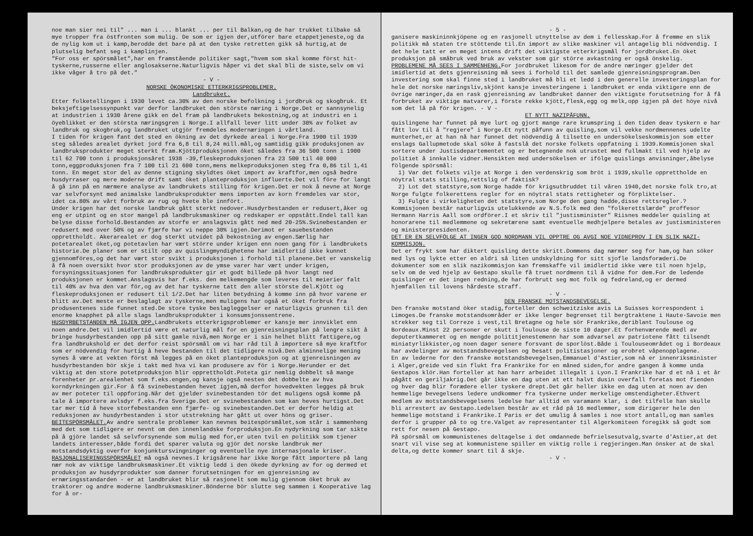noe man sier nei til" ... man i ... blankt ... per til Balkan,og de har trukket tilbake så mye tropper fra östfronten som mulig. De som er igjen der,utförer bare etappetjeneste,og da de nylig kom ut i kamp,berodde det bare på at den tyske retretten gikk så hurtig,at de plutselig befant seg i kamplinjen.
"For oss er spörsmålet",har en framstående politiker sagt,"hvem som skal komme först hit-tyskerne,russerne eller anglosakserne.Naturligvis håper vi det skal bli de siste,selv om vi ikke våger å tro på det."
- V -
NORSKE ÖKONOMISKE ETTERKRIGSPROBLEMER.
Landbruket.
Etter folketellingen i 1930 levet ca.30% av den norske befolkning i jordbruk og skogbruk. Et beksjeftigelsessynpunkt var derfor landbruket den störste næring i Norge.Det er sannsynelig at industrien i 1930 årene gikk en del fram på landbrukets bekostning,og at industri en i öyeblikket er den största næringsgren i Norge.I allfall lever litt under 30% av folket av landbruk og skogbruk,og landbruket utgjör fremdeles modernæringen i vårtland.
I tiden för krigen fant det sted en ökning av det dyrkede areal i Norge.Fra 1900 til 1939 steg således arealet dyrket jord fra 6,8 til 8,24 mill.mål,og samtidig gikk produksjonen av landbruksprodukter meget sterkt fram.Kjöttproduksjonen öket således fra 36 500 tonn i 1900 til 62 700 tonn i produksjonsåret 1938 -39,fleskeproduksjonen fra 23 500 til 40 000 tonn,eggproduksjonen fra 7 100 til 21 600 tonn,mens melkeproduksjonen steg fra 0,86 til 1,41 tonn. En meget stor del av denne stigning skyldtes öket import av kraftfor,men også bedre husdyrraser og mere moderne drift samt öket planteproduksjon influerte.Det vil före for langt å gå inn på en nærmere analyse av landbrukets stilling för krigen.Det er nok å nevne at Norge var selvforsynt med animalske landbruksprodukter mens importen av korn fremdeles var stor, idet ca.80% av vårt forbruk av rug og hvete ble innfört.
Under krigen har det norske landbruk gått sterkt nedover.Husdyrbestanden er redusert,åker og eng er utpint og en stor mangel på landbruksmaskiner og redskaper er oppstått.Endel tall kan belyse disse forhold.Bestanden av storfe er anslagsvis gått ned med 20-25%.Svinebestanden er redusert med over 50% og av fjærfe har vi neppe 30% igjen.Derimot er sauebestanden opprettholdt. Akerarealet er dog sterkt utvidet på bekostning av engen.Særlig har potetarealet öket,og potetavlen har vært större under krigen enn noen gang för i landbrukets historie.De planer som er stilt opp av quislingmyndighetene har imidlertid ikke kunnet gjennomföres,og det har vært stor svikt i produksjonen i forhold til planene.Det er vanskelig å få noen oversikt hvor stor produksjonen av de ymse varer har vært under krigen, forsyningssituasjonen for landbruksprodukter gir et godt billede på hvor langt ned produksjonen er kommet.Anslagsvis har f.eks. den melkemengde som leveres til meierier falt til 40% av hva den var för,og av det har tyskerne tatt den aller störste del.Kjött og fleskeproduksjonen er redusert til 1/2.Det har liten betydning å komme inn på hvor varene er blitt av.Det meste er beslaglagt av tyskerne,men muligens har også et öket forbruk fra produsentenes side funnet sted.De store tyske beslagleggelser er naturligvis grunnen til den enorme knapphet på alle slags landbruksprodukter i konsumsjonssentrene.
HUSDYRBETSTANDEN MÅ IGJEN OPP. Landbrukets etterkrigsproblemer er kansje mer innviklet enn noen andre.Det vil imidlertid være et naturlig mål for en gjenreisningsplan på lengre sikt å bringe husdyrbestanden opp på sitt gamle nivå,men Norge er i sin helhet blitt fattigere,og fra landbrukshold er det derfor reist spörsmål om vi har råd til å importere så mye kraftfor som er nödvendig for hurtig å heve bestanden til det tidligere nivå.Den alminnelige mening synes å være at vekten först må legges på en öket planteproduksjon og at gjenreisningen av husdyrbestanden bör skje i takt med hva vi kan produsere av för i Norge.Herunder er det viktig at den store potetproduksjon blir opprettholdt.Poteta gir nemlig dobbelt så mange forenheter pr.arealenhet som f.eks.engen,og kansje også nesten det dobbelte av hva korndyrkningen gir.For å få svinebestanden hevet igjen,må derfor hovedvekten legges på bruk av mer poteter til oppforing.Når det gjelder svinebestanden tör det muligens også komme på tale å importere avlsdyr f.eks.fra Sverige.Det er svinebestanden som kan heves hurtigst.Det tar mer tid å heve storfebestanden enn fjærfe- og svinebestanden.Det er derfor heldig at reduksjonen av husdyrbestanden i stor utstrekning har gått ut over höns og griser.
BEITESPÖRSMÅLET. Av andre sentrale problemer kan nevnes beitespörsmålet,som står i sammenheng med det som tidligere er nevnt om den innenlandske forproduksjon.En nydyrkning som tar sikte på å gjöre landet så selvforsynende som mulig med for,er uten tvil en politikk som tjener landets interesser,både fordi det sparer valuta og gjör det norske landbruk mer motstandsdyktig overfor konjunktursvingninger og eventuelle nye internasjonale kriser.
RASJONALISERINGSSPÖRSMÅLET må også nevnes.I krigsårene har ikke Norge fått importere på lang nær nok av viktige landbruksmaskiner.Et viktig ledd i den ökede dyrkning av for og dermed et produksjon av husdyrprodukter som danner forutsetningen for en gjenreisning av ernæringsstandarden - er at landbruket blir så rasjonelt som mulig gjennom öket bruk av traktorer og andre moderne landbruksmaskiner.Bönderne bör slutte seg sammen i Kooperative lag for å or-
- 5 -
ganisere maskininnkjöpene og en rasjonell utnyttelse av dem i fellesskap.For å fremme en slik politikk må staten tre stöttende til.En import av slike maskiner vil antagelig bli nödvendig. I det hele tatt er en meget intens drift det viktigste etterkrigsmål for jordbruket.En öket produksjon på småbruk ved bruk av vekster som gir större avkastning er også önskelig.
PROBLEMENE MÅ SEES I SAMMENHENG. For jordbruket likesom for de andre næringer gjelder det imidlertid at dets gjenreisning må sees i forhold til det samlede gjenreisningsprogram.Den investering som skal finne sted i landbruket må bli et ledd i den generelle investeringsplan for hele det norske næringsliv,skjönt kansje investeringene i landbruket er enda viktigere enn de övrige næringer,da en rask gjenreisning av landbruket danner den viktigste forutsetning for å få forbruket av viktige matvarer,i förste rekke kjött,flesk,egg og melk,opp igjen på det höye nivå som det lå på för krigen. - V -
ET NYTT NAZIPÅFUNN.
quislingene har funnet på mye lurt og gjort mange rare krumspring i den tiden deav tyskern e har fått lov til å "regjere" i Norge.Et nytt påfunn av quisling,som vil vekke nordmennenes udelte munterhet,er at han nå har funnet det nödvendig å tilsette en undersökelseskommisjon som etter enslags Gallupmetode skal söke å fastslå det norske folkets oppfatning i 1939.Kommisjonen skal sortere under Justisdepartementet og er betegnende nok utrustet med fullmakt til ved hjelp av politiet å innkalle vidner.Hensikten med undersökelsen er ifölge quislings anvisninger,åbelyse fölgende spörsmål:
1) Var det folkets vilje at Norge i den verdenskrig som bröt i 1939,skulle opprettholde en nöytral stats stilling,rettslig of faktisk?
2) Lot det statstyre,som Norge hadde för krigsutbruddet til våren 1940,det norske folk tro,at Norge fulgte folkerettens regler for en nöytral stats rettigheter og förpliktelser.
3) Fulgte i virkeligheten det statstyre,som Norge den gang hadde,disse rettsregler.?
Kommisjonen består naturligvis utelukkende av N.S.folk med den "folkerettslærde" proffesor Hermann Harris Aall som ordförer.I et skriv til "justisminister" Riisnes meddeler quisling at honorarene til medlemmene og sekretærene samt eventuelle medhjelpere betales av justisministeren og ministerpresidenten.
DET ER EN SELVFÖLGE AT INGEN GOD NORDMANN VIL OPPTRE OG AVGI NOE VIDNEPROV I EN SLIK NAZI-KOMMISJON.
Det er frykt som har diktert quisling dette skritt.Dommens dag nærmer seg for ham,og han söker med lys og lykte etter en aldri så liten undskyldning for sitt sjofle landsforæderi.De dokumenter som en slik nazikommisjon kan fremskaffe vil imidlertid ikke være til noen hjelp, selv om de ved hjelp av Gestapo skulle få truet nordmenn til å vidne for dem.For de ledende quislinger er det ingen redning,de har forbrutt seg mot folk og fedreland,og er dermed hjemfallen til lovens hårdeste straff.
- V -
DEN FRANSKE MOTSTANDSBEVEGELSE.
Den franske motstand öker stadig,forteller den schweitziske avis La Suisses korrespondent i Limoges.De franske motstandsområder er ikke lenger begrenset til bergtraktene i Haute-Savoie men strekker seg til Correze i vest,til Bretagne og hele sör Frankrike,deriblant Toulouse og Bordeaux.Minst 22 personer er skutt i Toulouse de siste 10 dager.Et forhenværende medl av deputertkammeret og en mengde politítjenestemenn har som advarsel av patriotene fått tilsendt miniatyrlikkister,og noen dager senere forsvant de sporlöst.Både i Toulouseområdet og i Bordeaux har avdelinger av motstandsbevegelsen og besatt politistasjoner og erobret våpenopplagene.
En av lederne for den franske motstandsbevegelsen,Emmanuel d'Astier,som nå er innenriksminister i Alger,greide ved sin flukt fra Frankrike for en måned siden,for andre gangen å komme unda Gestapos klör.Han forteller at han harr arbeidet illegalt i Lyon.I Frankrike har d et nå i et år pågått en geriljakrig.Det går ikke en dag uten at ett halvt dusin overfall foretas mot fienden og hver dag blir forædere eller tyskere drept.Det går heller ikke en dag uten at noen av den hemmelige bevegelsens ledere undkommer fra tyskerne under merkelige omstendigheter.Ethvert medlem av motstandsbevegelsens ledelse har alltid en varamann klar, i det tilfelle han skulle bli arrestert av Gestapo.Ledelsen består av et råd på 16 medlemmer, som dirigerer hele den hemmelige motstand i Frankrike.I Paris er det umulig å samles i noe stort antall,og man samles derfor i grupper på to og tre.Valget av representanter til Algerkomiteen foregikk så godt som rett for nesen på Gestapo.
På spörsmål om kommunistenes deltagelse i det omdannede befrielsesutvalg,svarte d'Astier,at det snart vil vise seg at kommunistene spiller en viktig rolle i regjeringen.Man önsker at de skal delta,og dette kommer snart til å skje.
- V -